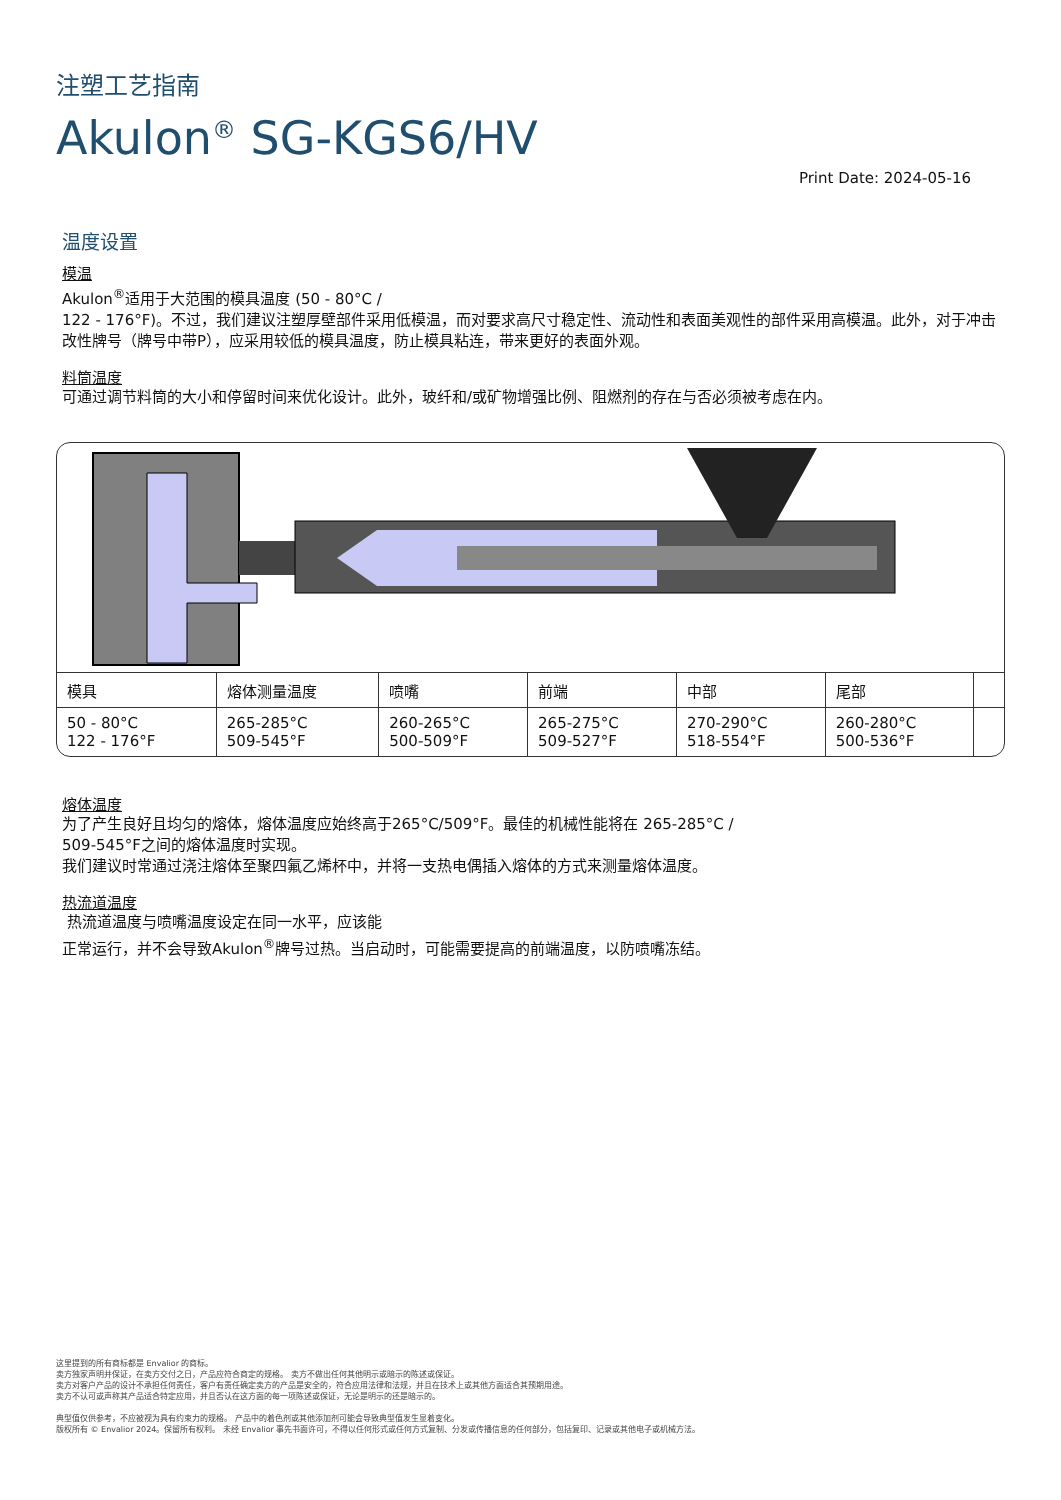注塑工艺指南
Akulon<sup>®</sup> SG-KGS6/HV
Print Date: 2024-05-16
温度设置
模温
Akulon<sup>®</sup>适用于大范围的模具温度 (50 - 80°C /
122 - 176°F)。不过，我们建议注塑厚壁部件采用低模温，而对要求高尺寸稳定性、流动性和表面美观性的部件采用高模温。此外，对于冲击改性牌号（牌号中带P），应采用较低的模具温度，防止模具粘连，带来更好的表面外观。
料筒温度
可通过调节料筒的大小和停留时间来优化设计。此外，玻纤和/或矿物增强比例、阻燃剂的存在与否必须被考虑在内。
| 模具 | 熔体测量温度 | 喷嘴 | 前端 | 中部 | 尾部 | |
| --- | --- | --- | --- | --- | --- | --- |
| 50 - 80°C 122 - 176°F | 265-285°C 509-545°F | 260-265°C 500-509°F | 265-275°C 509-527°F | 270-290°C 518-554°F | 260-280°C 500-536°F | |
熔体温度
为了产生良好且均匀的熔体，熔体温度应始终高于265°C/509°F。最佳的机械性能将在 265-285°C /
509-545°F之间的熔体温度时实现。
我们建议时常通过浇注熔体至聚四氟乙烯杯中，并将一支热电偶插入熔体的方式来测量熔体温度。
热流道温度
热流道温度与喷嘴温度设定在同一水平，应该能
正常运行，并不会导致Akulon<sup>®</sup>牌号过热。当启动时，可能需要提高的前端温度，以防喷嘴冻结。
这里提到的所有商标都是 Envalior 的商标。
卖方独家声明并保证，在卖方交付之日，产品应符合商定的规格。 卖方不做出任何其他明示或暗示的陈述或保证。
卖方对客户产品的设计不承担任何责任，客户有责任确定卖方的产品是安全的，符合应用法律和法规，并且在技术上或其他方面适合其预期用途。
卖方不认可或声称其产品适合特定应用，并且否认在这方面的每一项陈述或保证，无论是明示的还是暗示的。
典型值仅供参考，不应被视为具有约束力的规格。 产品中的着色剂或其他添加剂可能会导致典型值发生显着变化。
版权所有 © Envalior 2024。保留所有权利。 未经 Envalior 事先书面许可，不得以任何形式或任何方式复制、分发或传播信息的任何部分，包括复印、记录或其他电子或机械方法。